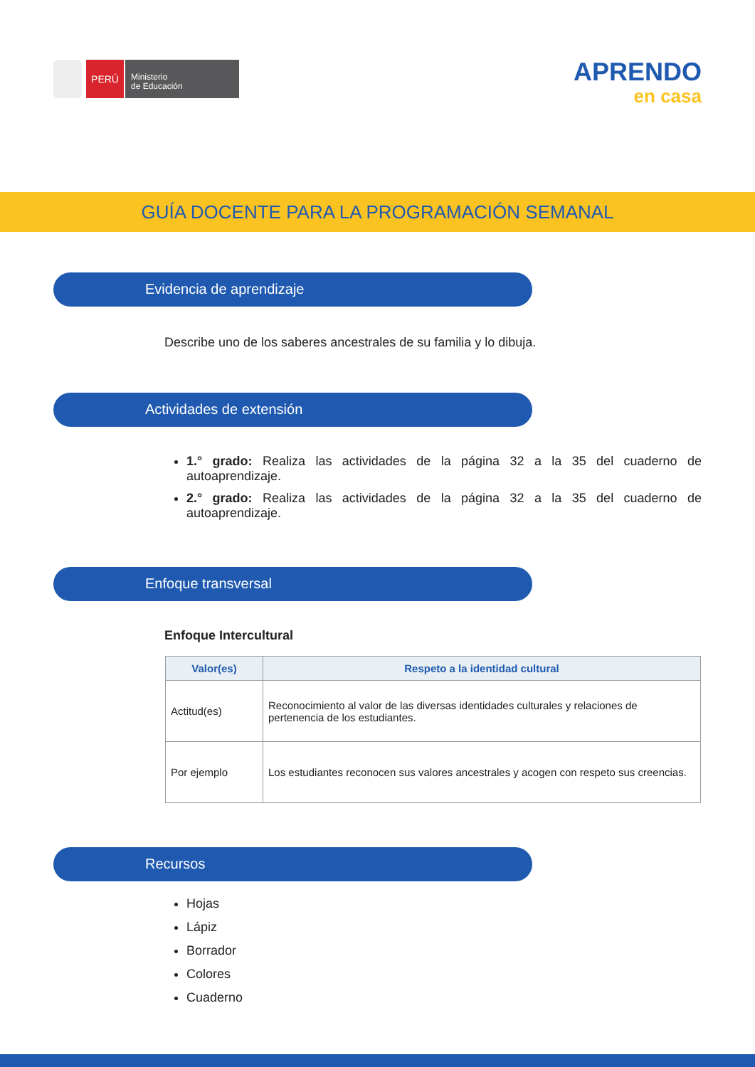PERÚ
Ministerio
de Educación
APRENDO
en casa
GUÍA DOCENTE PARA LA PROGRAMACIÓN SEMANAL
Evidencia de aprendizaje
Describe uno de los saberes ancestrales de su familia y lo dibuja.
Actividades de extensión
1.° grado: Realiza las actividades de la página 32 a la 35 del cuaderno de autoaprendizaje.
2.° grado: Realiza las actividades de la página 32 a la 35 del cuaderno de autoaprendizaje.
Enfoque transversal
Enfoque Intercultural
| Valor(es) | Respeto a la identidad cultural |
| --- | --- |
| Actitud(es) | Reconocimiento al valor de las diversas identidades culturales y relaciones de pertenencia de los estudiantes. |
| Por ejemplo | Los estudiantes reconocen sus valores ancestrales y acogen con respeto sus creencias. |
Recursos
Hojas
Lápiz
Borrador
Colores
Cuaderno